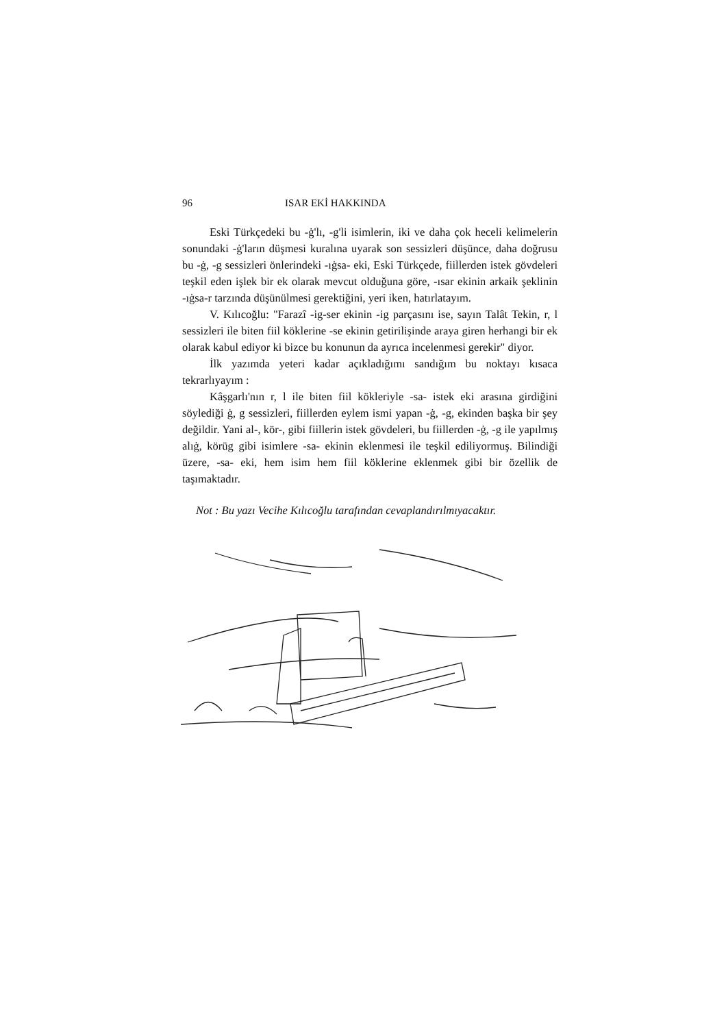96 ISAR EKİ HAKKINDA
Eski Türkçedeki bu -ġ'lı, -g'li isimlerin, iki ve daha çok heceli kelimelerin sonundaki -ġ'ların düşmesi kuralına uyarak son sessizleri düşünce, daha doğrusu bu -ġ, -g sessizleri önlerindeki -ıġsa- eki, Eski Türkçede, fiillerden istek gövdeleri teşkil eden işlek bir ek olarak mevcut olduğuna göre, -ısar ekinin arkaik şeklinin -ıġsa-r tarzında düşünülmesi gerektiğini, yeri iken, hatırlatayım.
V. Kılıcoğlu: "Farazî -ig-ser ekinin -ig parçasını ise, sayın Talât Tekin, r, l sessizleri ile biten fiil köklerine -se ekinin getirilişinde araya giren herhangi bir ek olarak kabul ediyor ki bizce bu konunun da ayrıca incelenmesi gerekir" diyor.
İlk yazımda yeteri kadar açıkladığımı sandığım bu noktayı kısaca tekrarlıyayım :
Kâşgarlı'nın r, l ile biten fiil kökleriyle -sa- istek eki arasına girdiğini söylediği ġ, g sessizleri, fiillerden eylem ismi yapan -ġ, -g, ekinden başka bir şey değildir. Yani al-, kör-, gibi fiillerin istek gövdeleri, bu fiillerden -ġ, -g ile yapılmış alıġ, körüg gibi isimlere -sa- ekinin eklenmesi ile teşkil ediliyormuş. Bilindiği üzere, -sa- eki, hem isim hem fiil köklerine eklenmek gibi bir özellik de taşımaktadır.
Not : Bu yazı Vecihe Kılıcoğlu tarafından cevaplandırılmıyacaktır.